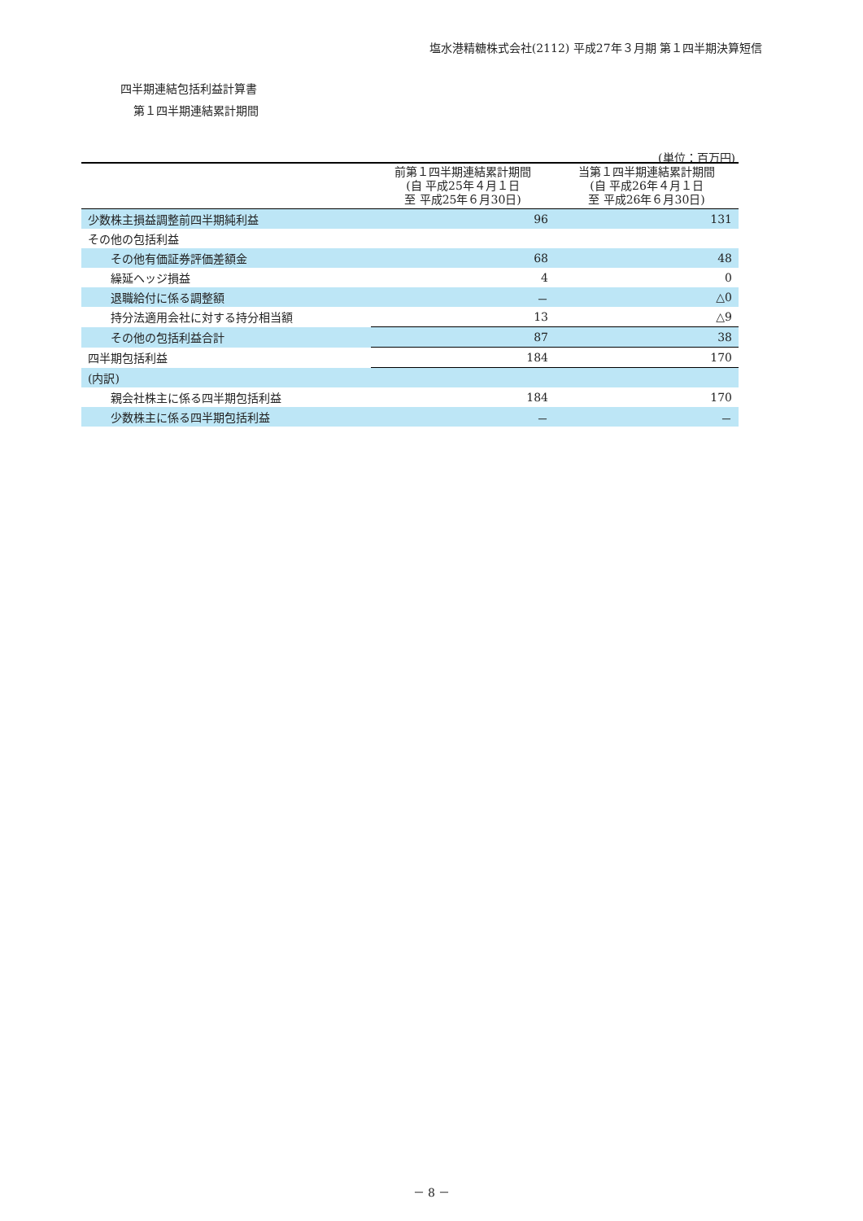塩水港精糖株式会社(2112) 平成27年３月期 第１四半期決算短信
四半期連結包括利益計算書
第１四半期連結累計期間
(単位：百万円)
| | 前第１四半期連結累計期間 (自 平成25年４月１日 至 平成25年６月30日) | 当第１四半期連結累計期間 (自 平成26年４月１日 至 平成26年６月30日) |
| --- | --- | --- |
| 少数株主損益調整前四半期純利益 | 96 | 131 |
| その他の包括利益 | | |
| その他有価証券評価差額金 | 68 | 48 |
| 繰延ヘッジ損益 | 4 | 0 |
| 退職給付に係る調整額 | － | △0 |
| 持分法適用会社に対する持分相当額 | 13 | △9 |
| その他の包括利益合計 | 87 | 38 |
| 四半期包括利益 | 184 | 170 |
| (内訳) | | |
| 親会社株主に係る四半期包括利益 | 184 | 170 |
| 少数株主に係る四半期包括利益 | － | － |
－ 8 －